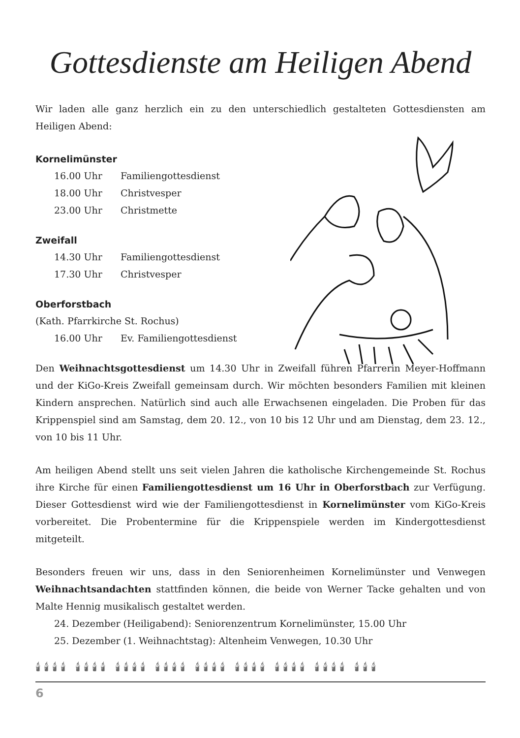Gottesdienste am Heiligen Abend
Wir laden alle ganz herzlich ein zu den unterschiedlich gestalteten Gottesdiensten am Heiligen Abend:
Kornelimünster
16.00 Uhr Familiengottesdienst
18.00 Uhr Christvesper
23.00 Uhr Christmette
Zweifall
14.30 Uhr Familiengottesdienst
17.30 Uhr Christvesper
Oberforstbach
(Kath. Pfarrkirche St. Rochus)
16.00 Uhr Ev. Familiengottesdienst
Den Weihnachtsgottesdienst um 14.30 Uhr in Zweifall führen Pfarrerin Meyer-Hoffmann und der KiGo-Kreis Zweifall gemeinsam durch. Wir möchten besonders Familien mit kleinen Kindern ansprechen. Natürlich sind auch alle Erwachsenen eingeladen. Die Proben für das Krippenspiel sind am Samstag, dem 20. 12., von 10 bis 12 Uhr und am Dienstag, dem 23. 12., von 10 bis 11 Uhr.
Am heiligen Abend stellt uns seit vielen Jahren die katholische Kirchengemeinde St. Rochus ihre Kirche für einen Familiengottesdienst um 16 Uhr in Oberforstbach zur Verfügung. Dieser Gottesdienst wird wie der Familiengottesdienst in Kornelimünster vom KiGo-Kreis vorbereitet. Die Probentermine für die Krippenspiele werden im Kindergottesdienst mitgeteilt.
Besonders freuen wir uns, dass in den Seniorenheimen Kornelimünster und Venwegen Weihnachtsandachten stattfinden können, die beide von Werner Tacke gehalten und von Malte Hennig musikalisch gestaltet werden.
24. Dezember (Heiligabend): Seniorenzentrum Kornelimünster, 15.00 Uhr
25. Dezember (1. Weihnachtstag): Altenheim Venwegen, 10.30 Uhr
🕯🕯🕯🕯 🕯🕯🕯🕯 🕯🕯🕯🕯 🕯🕯🕯🕯 🕯🕯🕯🕯 🕯🕯🕯🕯 🕯🕯🕯🕯 🕯🕯🕯🕯 🕯🕯🕯
6